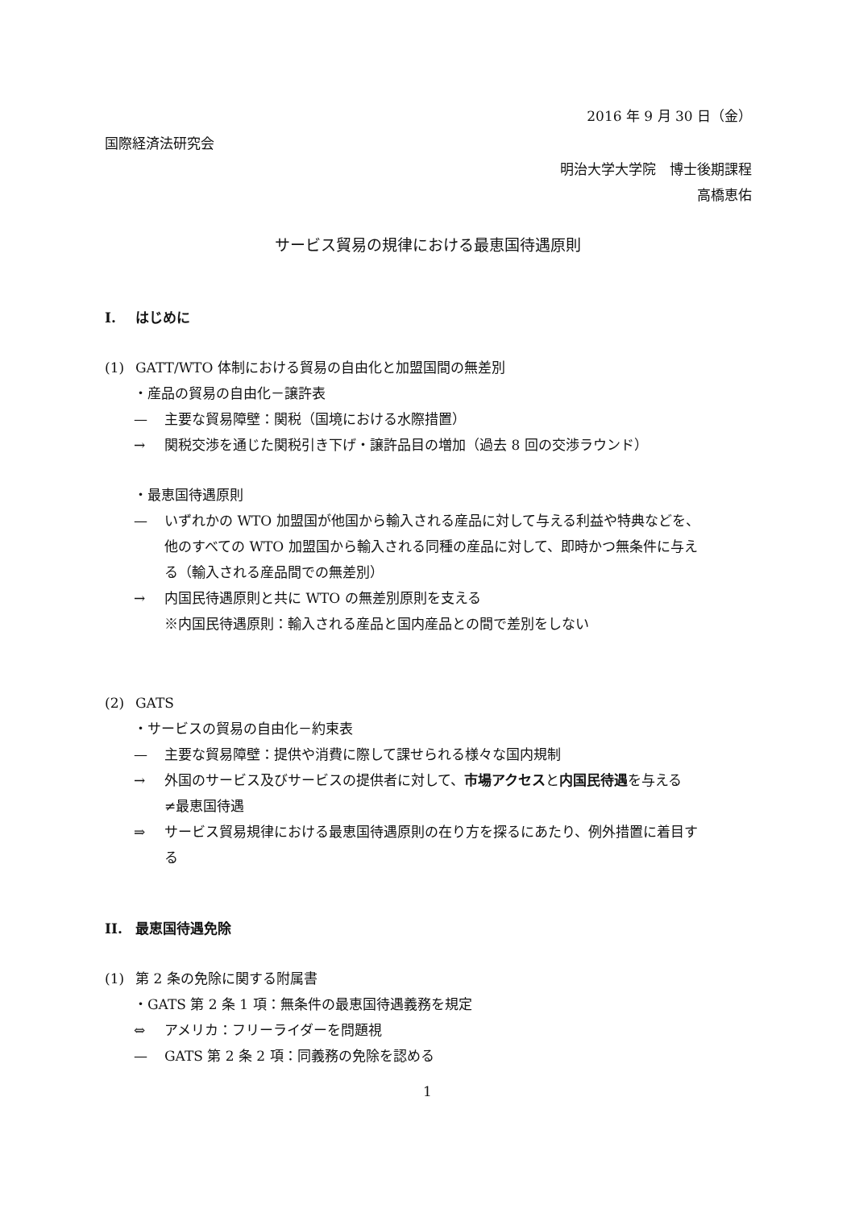2016 年 9 月 30 日（金）
国際経済法研究会
明治大学大学院　博士後期課程
高橋恵佑
サービス貿易の規律における最恵国待遇原則
I. はじめに
(1) GATT/WTO 体制における貿易の自由化と加盟国間の無差別
・産品の貿易の自由化－譲許表
— 主要な貿易障壁：関税（国境における水際措置）
→ 関税交渉を通じた関税引き下げ・譲許品目の増加（過去 8 回の交渉ラウンド）
・最恵国待遇原則
— いずれかの WTO 加盟国が他国から輸入される産品に対して与える利益や特典などを、
他のすべての WTO 加盟国から輸入される同種の産品に対して、即時かつ無条件に与え
る（輸入される産品間での無差別）
→ 内国民待遇原則と共に WTO の無差別原則を支える
※内国民待遇原則：輸入される産品と国内産品との間で差別をしない
(2) GATS
・サービスの貿易の自由化－約束表
— 主要な貿易障壁：提供や消費に際して課せられる様々な国内規制
→ 外国のサービス及びサービスの提供者に対して、市場アクセスと内国民待遇を与える
≠最恵国待遇
⇒ サービス貿易規律における最恵国待遇原則の在り方を探るにあたり、例外措置に着目す
る
II. 最恵国待遇免除
(1) 第 2 条の免除に関する附属書
・GATS 第 2 条 1 項：無条件の最恵国待遇義務を規定
⇔ アメリカ：フリーライダーを問題視
— GATS 第 2 条 2 項：同義務の免除を認める
1